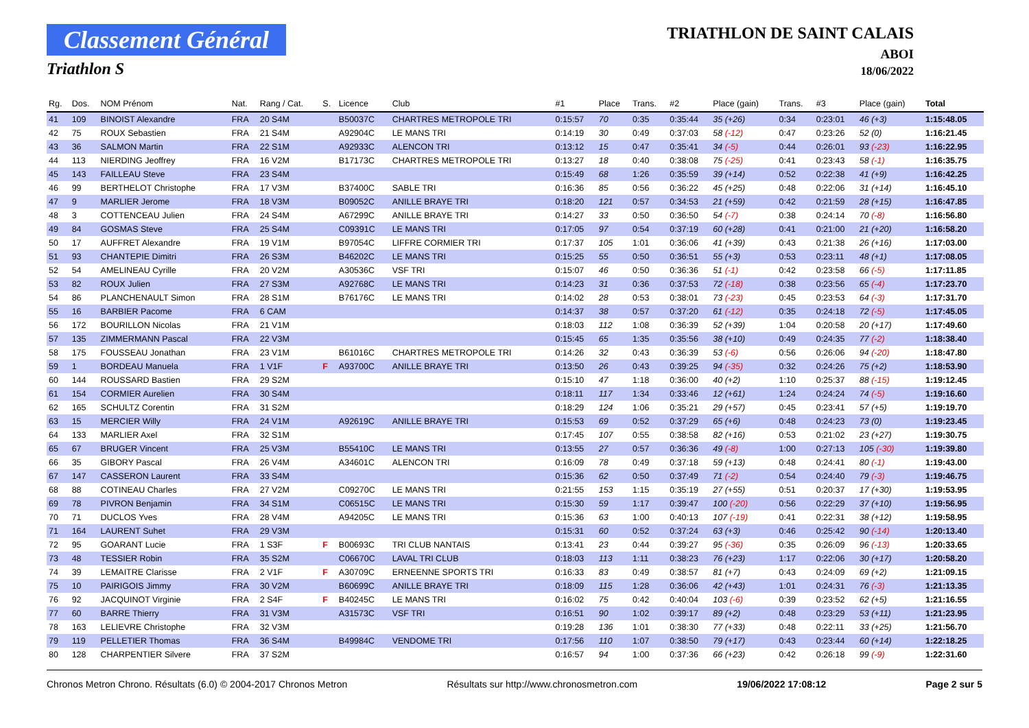Classement Général
Triathlon S
TRIATHLON DE SAINT CALAIS
ABOI
18/06/2022
| Rg. | Dos. | NOM Prénom | Nat. | Rang / Cat. | S. | Licence | Club | #1 | Place | Trans. | #2 | Place (gain) | Trans. | #3 | Place (gain) | Total |
| --- | --- | --- | --- | --- | --- | --- | --- | --- | --- | --- | --- | --- | --- | --- | --- | --- |
| 41 | 109 | BINOIST Alexandre | FRA | 20 S4M | | B50037C | CHARTRES METROPOLE TRI | 0:15:57 | 70 | 0:35 | 0:35:44 | 35 (+26) | 0:34 | 0:23:01 | 46 (+3) | 1:15:48.05 |
| 42 | 75 | ROUX Sebastien | FRA | 21 S4M | | A92904C | LE MANS TRI | 0:14:19 | 30 | 0:49 | 0:37:03 | 58 (-12) | 0:47 | 0:23:26 | 52 (0) | 1:16:21.45 |
| 43 | 36 | SALMON Martin | FRA | 22 S1M | | A92933C | ALENCON TRI | 0:13:12 | 15 | 0:47 | 0:35:41 | 34 (-5) | 0:44 | 0:26:01 | 93 (-23) | 1:16:22.95 |
| 44 | 113 | NIERDING Jeoffrey | FRA | 16 V2M | | B17173C | CHARTRES METROPOLE TRI | 0:13:27 | 18 | 0:40 | 0:38:08 | 75 (-25) | 0:41 | 0:23:43 | 58 (-1) | 1:16:35.75 |
| 45 | 143 | FAILLEAU Steve | FRA | 23 S4M | | | | 0:15:49 | 68 | 1:26 | 0:35:59 | 39 (+14) | 0:52 | 0:22:38 | 41 (+9) | 1:16:42.25 |
| 46 | 99 | BERTHELOT Christophe | FRA | 17 V3M | | B37400C | SABLE TRI | 0:16:36 | 85 | 0:56 | 0:36:22 | 45 (+25) | 0:48 | 0:22:06 | 31 (+14) | 1:16:45.10 |
| 47 | 9 | MARLIER Jerome | FRA | 18 V3M | | B09052C | ANILLE BRAYE TRI | 0:18:20 | 121 | 0:57 | 0:34:53 | 21 (+59) | 0:42 | 0:21:59 | 28 (+15) | 1:16:47.85 |
| 48 | 3 | COTTENCEAU Julien | FRA | 24 S4M | | A67299C | ANILLE BRAYE TRI | 0:14:27 | 33 | 0:50 | 0:36:50 | 54 (-7) | 0:38 | 0:24:14 | 70 (-8) | 1:16:56.80 |
| 49 | 84 | GOSMAS Steve | FRA | 25 S4M | | C09391C | LE MANS TRI | 0:17:05 | 97 | 0:54 | 0:37:19 | 60 (+28) | 0:41 | 0:21:00 | 21 (+20) | 1:16:58.20 |
| 50 | 17 | AUFFRET Alexandre | FRA | 19 V1M | | B97054C | LIFFRE CORMIER TRI | 0:17:37 | 105 | 1:01 | 0:36:06 | 41 (+39) | 0:43 | 0:21:38 | 26 (+16) | 1:17:03.00 |
| 51 | 93 | CHANTEPIE Dimitri | FRA | 26 S3M | | B46202C | LE MANS TRI | 0:15:25 | 55 | 0:50 | 0:36:51 | 55 (+3) | 0:53 | 0:23:11 | 48 (+1) | 1:17:08.05 |
| 52 | 54 | AMELINEAU Cyrille | FRA | 20 V2M | | A30536C | VSF TRI | 0:15:07 | 46 | 0:50 | 0:36:36 | 51 (-1) | 0:42 | 0:23:58 | 66 (-5) | 1:17:11.85 |
| 53 | 82 | ROUX Julien | FRA | 27 S3M | | A92768C | LE MANS TRI | 0:14:23 | 31 | 0:36 | 0:37:53 | 72 (-18) | 0:38 | 0:23:56 | 65 (-4) | 1:17:23.70 |
| 54 | 86 | PLANCHENAULT Simon | FRA | 28 S1M | | B76176C | LE MANS TRI | 0:14:02 | 28 | 0:53 | 0:38:01 | 73 (-23) | 0:45 | 0:23:53 | 64 (-3) | 1:17:31.70 |
| 55 | 16 | BARBIER Pacome | FRA | 6 CAM | | | | 0:14:37 | 38 | 0:57 | 0:37:20 | 61 (-12) | 0:35 | 0:24:18 | 72 (-5) | 1:17:45.05 |
| 56 | 172 | BOURILLON Nicolas | FRA | 21 V1M | | | | 0:18:03 | 112 | 1:08 | 0:36:39 | 52 (+39) | 1:04 | 0:20:58 | 20 (+17) | 1:17:49.60 |
| 57 | 135 | ZIMMERMANN Pascal | FRA | 22 V3M | | | | 0:15:45 | 65 | 1:35 | 0:35:56 | 38 (+10) | 0:49 | 0:24:35 | 77 (-2) | 1:18:38.40 |
| 58 | 175 | FOUSSEAU Jonathan | FRA | 23 V1M | | B61016C | CHARTRES METROPOLE TRI | 0:14:26 | 32 | 0:43 | 0:36:39 | 53 (-6) | 0:56 | 0:26:06 | 94 (-20) | 1:18:47.80 |
| 59 | 1 | BORDEAU Manuela | FRA | 1 V1F | F | A93700C | ANILLE BRAYE TRI | 0:13:50 | 26 | 0:43 | 0:39:25 | 94 (-35) | 0:32 | 0:24:26 | 75 (+2) | 1:18:53.90 |
| 60 | 144 | ROUSSARD Bastien | FRA | 29 S2M | | | | 0:15:10 | 47 | 1:18 | 0:36:00 | 40 (+2) | 1:10 | 0:25:37 | 88 (-15) | 1:19:12.45 |
| 61 | 154 | CORMIER Aurelien | FRA | 30 S4M | | | | 0:18:11 | 117 | 1:34 | 0:33:46 | 12 (+61) | 1:24 | 0:24:24 | 74 (-5) | 1:19:16.60 |
| 62 | 165 | SCHULTZ Corentin | FRA | 31 S2M | | | | 0:18:29 | 124 | 1:06 | 0:35:21 | 29 (+57) | 0:45 | 0:23:41 | 57 (+5) | 1:19:19.70 |
| 63 | 15 | MERCIER Willy | FRA | 24 V1M | | A92619C | ANILLE BRAYE TRI | 0:15:53 | 69 | 0:52 | 0:37:29 | 65 (+6) | 0:48 | 0:24:23 | 73 (0) | 1:19:23.45 |
| 64 | 133 | MARLIER Axel | FRA | 32 S1M | | | | 0:17:45 | 107 | 0:55 | 0:38:58 | 82 (+16) | 0:53 | 0:21:02 | 23 (+27) | 1:19:30.75 |
| 65 | 67 | BRUGER Vincent | FRA | 25 V3M | | B55410C | LE MANS TRI | 0:13:55 | 27 | 0:57 | 0:36:36 | 49 (-8) | 1:00 | 0:27:13 | 105 (-30) | 1:19:39.80 |
| 66 | 35 | GIBORY Pascal | FRA | 26 V4M | | A34601C | ALENCON TRI | 0:16:09 | 78 | 0:49 | 0:37:18 | 59 (+13) | 0:48 | 0:24:41 | 80 (-1) | 1:19:43.00 |
| 67 | 147 | CASSERON Laurent | FRA | 33 S4M | | | | 0:15:36 | 62 | 0:50 | 0:37:49 | 71 (-2) | 0:54 | 0:24:40 | 79 (-3) | 1:19:46.75 |
| 68 | 88 | COTINEAU Charles | FRA | 27 V2M | | C09270C | LE MANS TRI | 0:21:55 | 153 | 1:15 | 0:35:19 | 27 (+55) | 0:51 | 0:20:37 | 17 (+30) | 1:19:53.95 |
| 69 | 78 | PIVRON Benjamin | FRA | 34 S1M | | C06515C | LE MANS TRI | 0:15:30 | 59 | 1:17 | 0:39:47 | 100 (-20) | 0:56 | 0:22:29 | 37 (+10) | 1:19:56.95 |
| 70 | 71 | DUCLOS Yves | FRA | 28 V4M | | A94205C | LE MANS TRI | 0:15:36 | 63 | 1:00 | 0:40:13 | 107 (-19) | 0:41 | 0:22:31 | 38 (+12) | 1:19:58.95 |
| 71 | 164 | LAURENT Suhet | FRA | 29 V3M | | | | 0:15:31 | 60 | 0:52 | 0:37:24 | 63 (+3) | 0:46 | 0:25:42 | 90 (-14) | 1:20:13.40 |
| 72 | 95 | GOARANT Lucie | FRA | 1 S3F | F | B00693C | TRI CLUB NANTAIS | 0:13:41 | 23 | 0:44 | 0:39:27 | 95 (-36) | 0:35 | 0:26:09 | 96 (-13) | 1:20:33.65 |
| 73 | 48 | TESSIER Robin | FRA | 35 S2M | | C06670C | LAVAL TRI CLUB | 0:18:03 | 113 | 1:11 | 0:38:23 | 76 (+23) | 1:17 | 0:22:06 | 30 (+17) | 1:20:58.20 |
| 74 | 39 | LEMAITRE Clarisse | FRA | 2 V1F | F | A30709C | ERNEENNE SPORTS TRI | 0:16:33 | 83 | 0:49 | 0:38:57 | 81 (+7) | 0:43 | 0:24:09 | 69 (+2) | 1:21:09.15 |
| 75 | 10 | PAIRIGOIS Jimmy | FRA | 30 V2M | | B60699C | ANILLE BRAYE TRI | 0:18:09 | 115 | 1:28 | 0:36:06 | 42 (+43) | 1:01 | 0:24:31 | 76 (-3) | 1:21:13.35 |
| 76 | 92 | JACQUINOT Virginie | FRA | 2 S4F | F | B40245C | LE MANS TRI | 0:16:02 | 75 | 0:42 | 0:40:04 | 103 (-6) | 0:39 | 0:23:52 | 62 (+5) | 1:21:16.55 |
| 77 | 60 | BARRE Thierry | FRA | 31 V3M | | A31573C | VSF TRI | 0:16:51 | 90 | 1:02 | 0:39:17 | 89 (+2) | 0:48 | 0:23:29 | 53 (+11) | 1:21:23.95 |
| 78 | 163 | LELIEVRE Christophe | FRA | 32 V3M | | | | 0:19:28 | 136 | 1:01 | 0:38:30 | 77 (+33) | 0:48 | 0:22:11 | 33 (+25) | 1:21:56.70 |
| 79 | 119 | PELLETIER Thomas | FRA | 36 S4M | | B49984C | VENDOME TRI | 0:17:56 | 110 | 1:07 | 0:38:50 | 79 (+17) | 0:43 | 0:23:44 | 60 (+14) | 1:22:18.25 |
| 80 | 128 | CHARPENTIER Silvere | FRA | 37 S2M | | | | 0:16:57 | 94 | 1:00 | 0:37:36 | 66 (+23) | 0:42 | 0:26:18 | 99 (-9) | 1:22:31.60 |
Chronos Metron Chrono. Résultats (6.0) © 2004-2017 Chronos Metron Résultats sur http://www.chronosmetron.com 19/06/2022 17:08:12 Page 2 sur 5